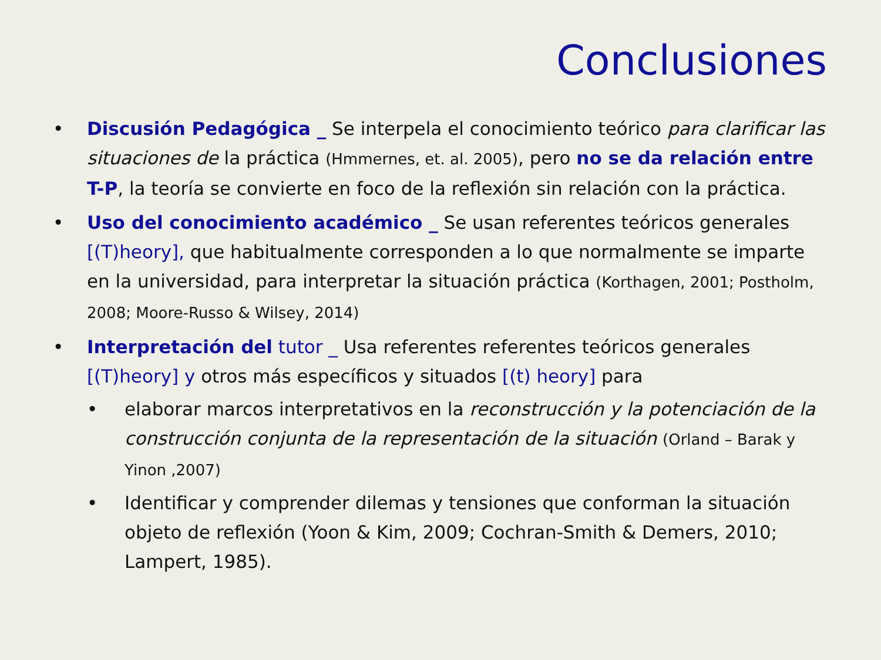Conclusiones
• Discusión Pedagógica _ Se interpela el conocimiento teórico para clarificar las situaciones de la práctica (Hmmernes, et. al. 2005), pero no se da relación entre T-P, la teoría se convierte en foco de la reflexión sin relación con la práctica.
• Uso del conocimiento académico _ Se usan referentes teóricos generales [(T)heory], que habitualmente corresponden a lo que normalmente se imparte en la universidad, para interpretar la situación práctica (Korthagen, 2001; Postholm, 2008; Moore-Russo & Wilsey, 2014)
• Interpretación del tutor _ Usa referentes referentes teóricos generales [(T)heory] y otros más específicos y situados [(t) heory] para
• elaborar marcos interpretativos en la reconstrucción y la potenciación de la construcción conjunta de la representación de la situación (Orland – Barak y Yinon ,2007)
• Identificar y comprender dilemas y tensiones que conforman la situación objeto de reflexión (Yoon & Kim, 2009; Cochran-Smith & Demers, 2010; Lampert, 1985).